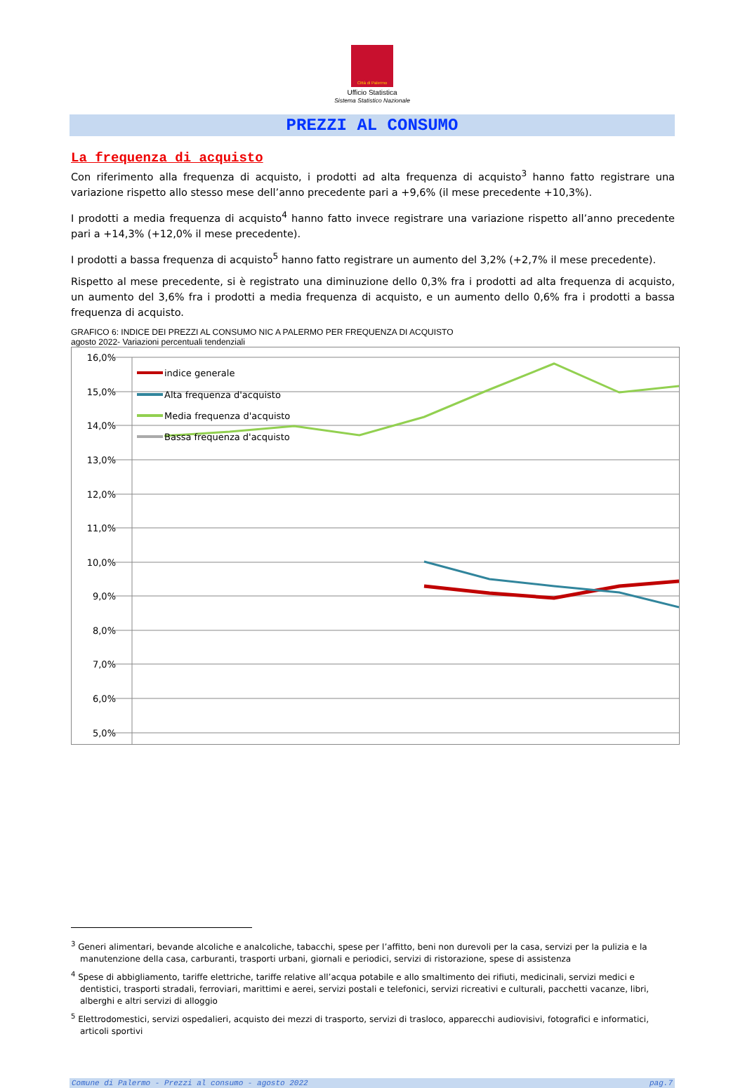Città di Palermo
Ufficio Statistica
Sistema Statistico Nazionale
PREZZI AL CONSUMO
La frequenza di acquisto
Con riferimento alla frequenza di acquisto, i prodotti ad alta frequenza di acquisto<sup>3</sup> hanno fatto registrare una variazione rispetto allo stesso mese dell’anno precedente pari a +9,6% (il mese precedente +10,3%).
I prodotti a media frequenza di acquisto<sup>4</sup> hanno fatto invece registrare una variazione rispetto all’anno precedente pari a +14,3% (+12,0% il mese precedente).
I prodotti a bassa frequenza di acquisto<sup>5</sup> hanno fatto registrare un aumento del 3,2% (+2,7% il mese precedente).
Rispetto al mese precedente, si è registrato una diminuzione dello 0,3% fra i prodotti ad alta frequenza di acquisto, un aumento del 3,6% fra i prodotti a media frequenza di acquisto, e un aumento dello 0,6% fra i prodotti a bassa frequenza di acquisto.
GRAFICO 6: INDICE DEI PREZZI AL CONSUMO NIC A PALERMO PER FREQUENZA DI ACQUISTO
agosto 2022- Variazioni percentuali tendenziali
16,0%
15,0%
14,0%
13,0%
12,0%
11,0%
10,0%
9,0%
8,0%
7,0%
6,0%
5,0%
indice generale
Alta frequenza d'acquisto
Media frequenza d'acquisto
Bassa frequenza d'acquisto
<sup>3</sup> Generi alimentari, bevande alcoliche e analcoliche, tabacchi, spese per l’affitto, beni non durevoli per la casa, servizi per la pulizia e la manutenzione della casa, carburanti, trasporti urbani, giornali e periodici, servizi di ristorazione, spese di assistenza
<sup>4</sup> Spese di abbigliamento, tariffe elettriche, tariffe relative all’acqua potabile e allo smaltimento dei rifiuti, medicinali, servizi medici e dentistici, trasporti stradali, ferroviari, marittimi e aerei, servizi postali e telefonici, servizi ricreativi e culturali, pacchetti vacanze, libri, alberghi e altri servizi di alloggio
<sup>5</sup> Elettrodomestici, servizi ospedalieri, acquisto dei mezzi di trasporto, servizi di trasloco, apparecchi audiovisivi, fotografici e informatici, articoli sportivi
Comune di Palermo - Prezzi al consumo - agosto 2022 pag.7